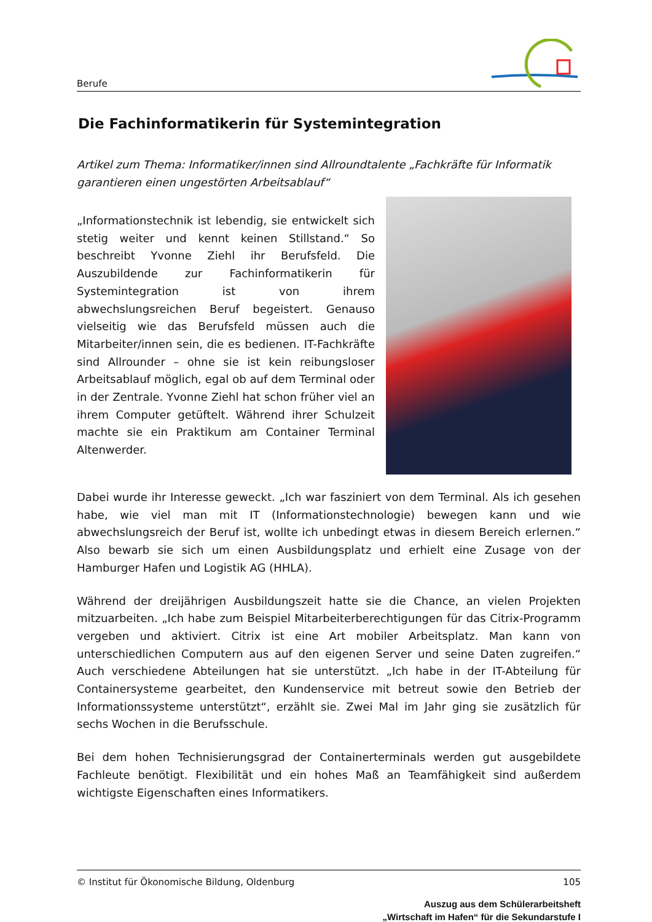Berufe
Die Fachinformatikerin für Systemintegration
Artikel zum Thema: Informatiker/innen sind Allroundtalente „Fachkräfte für Informatik garantieren einen ungestörten Arbeitsablauf“
„Informationstechnik ist lebendig, sie entwickelt sich stetig weiter und kennt keinen Stillstand.“ So beschreibt Yvonne Ziehl ihr Berufsfeld. Die Auszubildende zur Fachinformatikerin für Systemintegration ist von ihrem abwechslungsreichen Beruf begeistert. Genauso vielseitig wie das Berufsfeld müssen auch die Mitarbeiter/innen sein, die es bedienen. IT-Fachkräfte sind Allrounder – ohne sie ist kein reibungsloser Arbeitsablauf möglich, egal ob auf dem Terminal oder in der Zentrale. Yvonne Ziehl hat schon früher viel an ihrem Computer getüftelt. Während ihrer Schulzeit machte sie ein Praktikum am Container Terminal Altenwerder.
Dabei wurde ihr Interesse geweckt. „Ich war fasziniert von dem Terminal. Als ich gesehen habe, wie viel man mit IT (Informationstechnologie) bewegen kann und wie abwechslungsreich der Beruf ist, wollte ich unbedingt etwas in diesem Bereich erlernen.“ Also bewarb sie sich um einen Ausbildungsplatz und erhielt eine Zusage von der Hamburger Hafen und Logistik AG (HHLA).
Während der dreijährigen Ausbildungszeit hatte sie die Chance, an vielen Projekten mitzuarbeiten. „Ich habe zum Beispiel Mitarbeiterberechtigungen für das Citrix-Programm vergeben und aktiviert. Citrix ist eine Art mobiler Arbeitsplatz. Man kann von unterschiedlichen Computern aus auf den eigenen Server und seine Daten zugreifen.“ Auch verschiedene Abteilungen hat sie unterstützt. „Ich habe in der IT-Abteilung für Containersysteme gearbeitet, den Kundenservice mit betreut sowie den Betrieb der Informationssysteme unterstützt“, erzählt sie. Zwei Mal im Jahr ging sie zusätzlich für sechs Wochen in die Berufsschule.
Bei dem hohen Technisierungsgrad der Containerterminals werden gut ausgebildete Fachleute benötigt. Flexibilität und ein hohes Maß an Teamfähigkeit sind außerdem wichtigste Eigenschaften eines Informatikers.
© Institut für Ökonomische Bildung, Oldenburg 105
Auszug aus dem Schülerarbeitsheft
„Wirtschaft im Hafen“ für die Sekundarstufe I